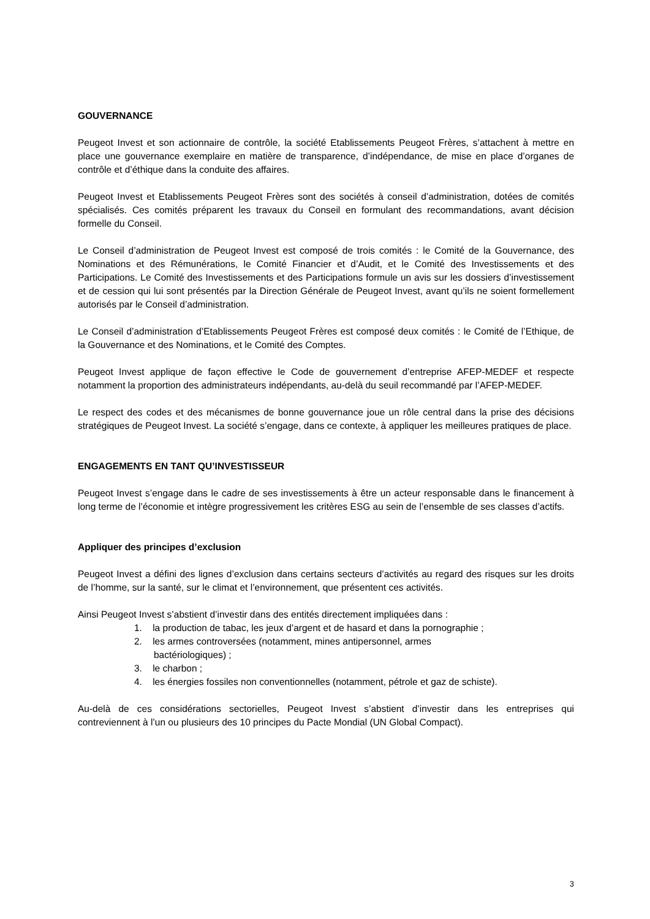GOUVERNANCE
Peugeot Invest et son actionnaire de contrôle, la société Etablissements Peugeot Frères, s’attachent à mettre en place une gouvernance exemplaire en matière de transparence, d’indépendance, de mise en place d’organes de contrôle et d’éthique dans la conduite des affaires.
Peugeot Invest et Etablissements Peugeot Frères sont des sociétés à conseil d’administration, dotées de comités spécialisés. Ces comités préparent les travaux du Conseil en formulant des recommandations, avant décision formelle du Conseil.
Le Conseil d’administration de Peugeot Invest est composé de trois comités : le Comité de la Gouvernance, des Nominations et des Rémunérations, le Comité Financier et d’Audit, et le Comité des Investissements et des Participations. Le Comité des Investissements et des Participations formule un avis sur les dossiers d’investissement et de cession qui lui sont présentés par la Direction Générale de Peugeot Invest, avant qu’ils ne soient formellement autorisés par le Conseil d’administration.
Le Conseil d’administration d’Etablissements Peugeot Frères est composé deux comités : le Comité de l’Ethique, de la Gouvernance et des Nominations, et le Comité des Comptes.
Peugeot Invest applique de façon effective le Code de gouvernement d’entreprise AFEP-MEDEF et respecte notamment la proportion des administrateurs indépendants, au-delà du seuil recommandé par l’AFEP-MEDEF.
Le respect des codes et des mécanismes de bonne gouvernance joue un rôle central dans la prise des décisions stratégiques de Peugeot Invest. La société s’engage, dans ce contexte, à appliquer les meilleures pratiques de place.
ENGAGEMENTS EN TANT QU’INVESTISSEUR
Peugeot Invest s’engage dans le cadre de ses investissements à être un acteur responsable dans le financement à long terme de l’économie et intègre progressivement les critères ESG au sein de l’ensemble de ses classes d’actifs.
Appliquer des principes d’exclusion
Peugeot Invest a défini des lignes d’exclusion dans certains secteurs d’activités au regard des risques sur les droits de l’homme, sur la santé, sur le climat et l’environnement, que présentent ces activités.
Ainsi Peugeot Invest s’abstient d’investir dans des entités directement impliquées dans :
1. la production de tabac, les jeux d’argent et de hasard et dans la pornographie ;
2. les armes controversées (notamment, mines antipersonnel, armes
bactériologiques) ;
3. le charbon ;
4. les énergies fossiles non conventionnelles (notamment, pétrole et gaz de schiste).
Au-delà de ces considérations sectorielles, Peugeot Invest s’abstient d’investir dans les entreprises qui contreviennent à l’un ou plusieurs des 10 principes du Pacte Mondial (UN Global Compact).
3